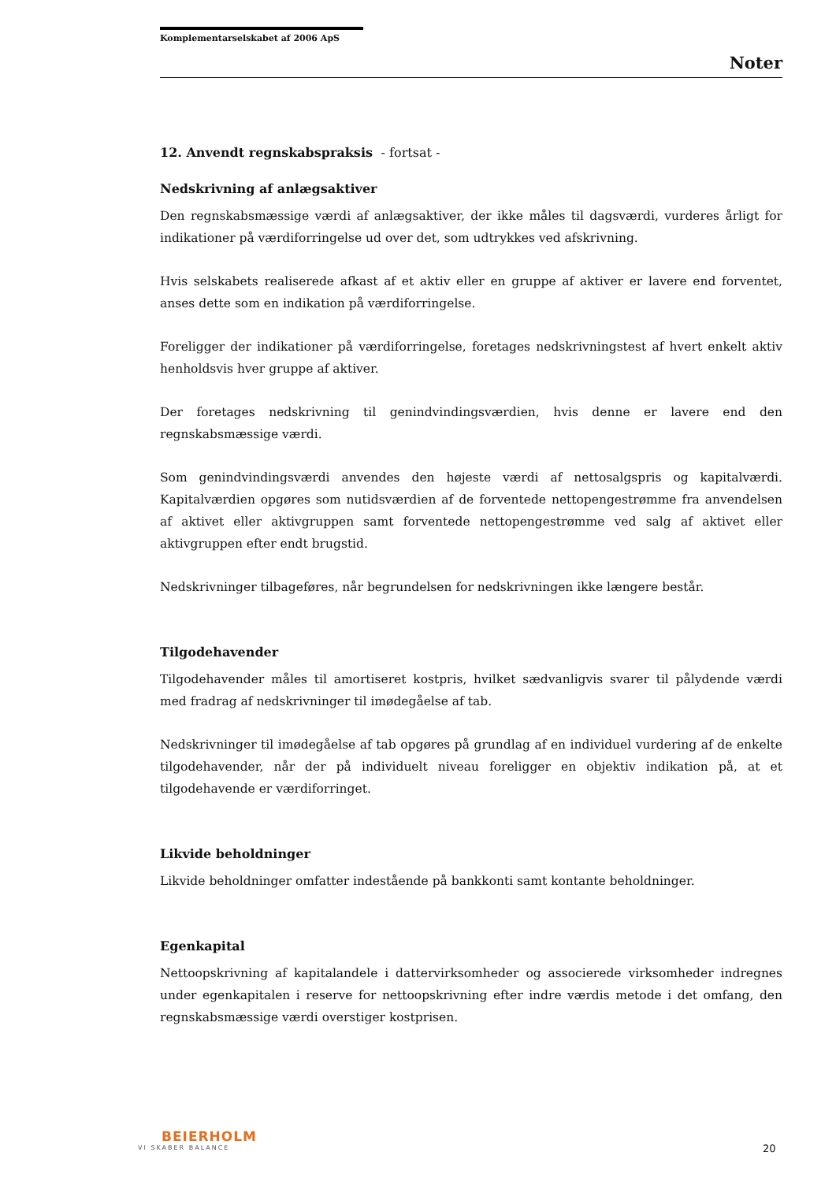Komplementarselskabet af 2006 ApS
Noter
12. Anvendt regnskabspraksis - fortsat -
Nedskrivning af anlægsaktiver
Den regnskabsmæssige værdi af anlægsaktiver, der ikke måles til dagsværdi, vurderes årligt for indikationer på værdiforringelse ud over det, som udtrykkes ved afskrivning.
Hvis selskabets realiserede afkast af et aktiv eller en gruppe af aktiver er lavere end forventet, anses dette som en indikation på værdiforringelse.
Foreligger der indikationer på værdiforringelse, foretages nedskrivningstest af hvert enkelt aktiv henholdsvis hver gruppe af aktiver.
Der foretages nedskrivning til genindvindingsværdien, hvis denne er lavere end den regnskabsmæssige værdi.
Som genindvindingsværdi anvendes den højeste værdi af nettosalgspris og kapitalværdi. Kapitalværdien opgøres som nutidsværdien af de forventede nettopengestrømme fra anvendelsen af aktivet eller aktivgruppen samt forventede nettopengestrømme ved salg af aktivet eller aktivgruppen efter endt brugstid.
Nedskrivninger tilbageføres, når begrundelsen for nedskrivningen ikke længere består.
Tilgodehavender
Tilgodehavender måles til amortiseret kostpris, hvilket sædvanligvis svarer til pålydende værdi med fradrag af nedskrivninger til imødegåelse af tab.
Nedskrivninger til imødegåelse af tab opgøres på grundlag af en individuel vurdering af de enkelte tilgodehavender, når der på individuelt niveau foreligger en objektiv indikation på, at et tilgodehavende er værdiforringet.
Likvide beholdninger
Likvide beholdninger omfatter indestående på bankkonti samt kontante beholdninger.
Egenkapital
Nettoopskrivning af kapitalandele i dattervirksomheder og associerede virksomheder indregnes under egenkapitalen i reserve for nettoopskrivning efter indre værdis metode i det omfang, den regnskabsmæssige værdi overstiger kostprisen.
BEIERHOLM
VI SKABER BALANCE
20